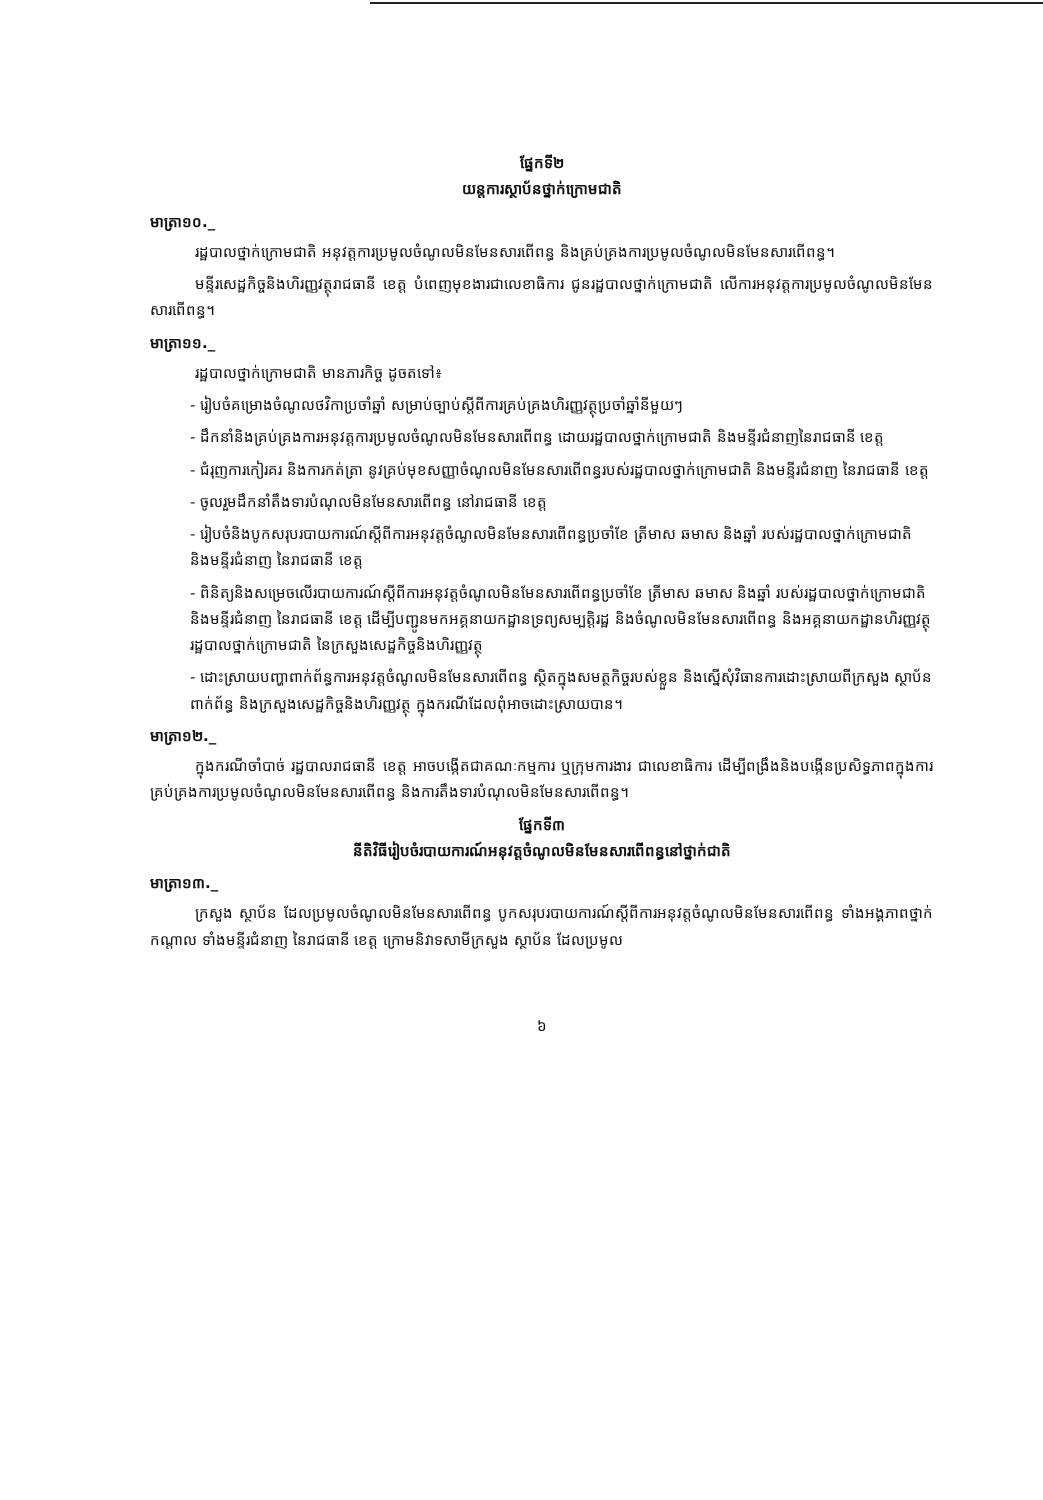ផ្នែកទី២
យន្តការស្ថាប័នថ្នាក់ក្រោមជាតិ
មាត្រា១០._
រដ្ឋបាលថ្នាក់ក្រោមជាតិ អនុវត្តការប្រមូលចំណូលមិនមែនសារពើពន្ធ និងគ្រប់គ្រងការប្រមូលចំណូលមិនមែនសារពើពន្ធ។
មន្ទីរសេដ្ឋកិច្ចនិងហិរញ្ញវត្ថុរាជធានី ខេត្ត បំពេញមុខងារជាលេខាធិការ ជូនរដ្ឋបាលថ្នាក់ក្រោមជាតិ លើការអនុវត្តការប្រមូលចំណូលមិនមែនសារពើពន្ធ។
មាត្រា១១._
រដ្ឋបាលថ្នាក់ក្រោមជាតិ មានភារកិច្ច ដូចតទៅ៖
- រៀបចំគម្រោងចំណូលថវិកាប្រចាំឆ្នាំ សម្រាប់ច្បាប់ស្តីពីការគ្រប់គ្រងហិរញ្ញវត្ថុប្រចាំឆ្នាំនីមួយៗ
- ដឹកនាំនិងគ្រប់គ្រងការអនុវត្តការប្រមូលចំណូលមិនមែនសារពើពន្ធ ដោយរដ្ឋបាលថ្នាក់ក្រោមជាតិ និងមន្ទីរជំនាញនៃរាជធានី ខេត្ត
- ជំរុញការកៀរគរ និងការកត់ត្រា នូវគ្រប់មុខសញ្ញាចំណូលមិនមែនសារពើពន្ធរបស់រដ្ឋបាលថ្នាក់ក្រោមជាតិ និងមន្ទីរជំនាញ នៃរាជធានី ខេត្ត
- ចូលរួមដឹកនាំតឹងទារបំណុលមិនមែនសារពើពន្ធ នៅរាជធានី ខេត្ត
- រៀបចំនិងបូកសរុបរបាយការណ៍ស្តីពីការអនុវត្តចំណូលមិនមែនសារពើពន្ធប្រចាំខែ ត្រីមាស ឆមាស និងឆ្នាំ របស់រដ្ឋបាលថ្នាក់ក្រោមជាតិ និងមន្ទីរជំនាញ នៃរាជធានី ខេត្ត
- ពិនិត្យនិងសម្រេចលើរបាយការណ៍ស្តីពីការអនុវត្តចំណូលមិនមែនសារពើពន្ធប្រចាំខែ ត្រីមាស ឆមាស និងឆ្នាំ របស់រដ្ឋបាលថ្នាក់ក្រោមជាតិ និងមន្ទីរជំនាញ នៃរាជធានី ខេត្ត ដើម្បីបញ្ជូនមកអគ្គនាយកដ្ឋានទ្រព្យសម្បត្តិរដ្ឋ និងចំណូលមិនមែនសារពើពន្ធ និងអគ្គនាយកដ្ឋានហិរញ្ញវត្ថុរដ្ឋបាលថ្នាក់ក្រោមជាតិ នៃក្រសួងសេដ្ឋកិច្ចនិងហិរញ្ញវត្ថុ
- ដោះស្រាយបញ្ហាពាក់ព័ន្ធការអនុវត្តចំណូលមិនមែនសារពើពន្ធ ស្ថិតក្នុងសមត្ថកិច្ចរបស់ខ្លួន និងស្នើសុំវិធានការដោះស្រាយពីក្រសួង ស្ថាប័នពាក់ព័ន្ធ និងក្រសួងសេដ្ឋកិច្ចនិងហិរញ្ញវត្ថុ ក្នុងករណីដែលពុំអាចដោះស្រាយបាន។
មាត្រា១២._
ក្នុងករណីចាំបាច់ រដ្ឋបាលរាជធានី ខេត្ត អាចបង្កើតជាគណៈកម្មការ ឬក្រុមការងារ ជាលេខាធិការ ដើម្បីពង្រឹងនិងបង្កើនប្រសិទ្ធភាពក្នុងការគ្រប់គ្រងការប្រមូលចំណូលមិនមែនសារពើពន្ធ និងការតឹងទារបំណុលមិនមែនសារពើពន្ធ។
ផ្នែកទី៣
នីតិវិធីរៀបចំរបាយការណ៍អនុវត្តចំណូលមិនមែនសារពើពន្ធនៅថ្នាក់ជាតិ
មាត្រា១៣._
ក្រសួង ស្ថាប័ន ដែលប្រមូលចំណូលមិនមែនសារពើពន្ធ បូកសរុបរបាយការណ៍ស្តីពីការអនុវត្តចំណូលមិនមែនសារពើពន្ធ ទាំងអង្គភាពថ្នាក់កណ្តាល ទាំងមន្ទីរជំនាញ នៃរាជធានី ខេត្ត ក្រោមនិវាទសាមីក្រសួង ស្ថាប័ន ដែលប្រមូល
៦